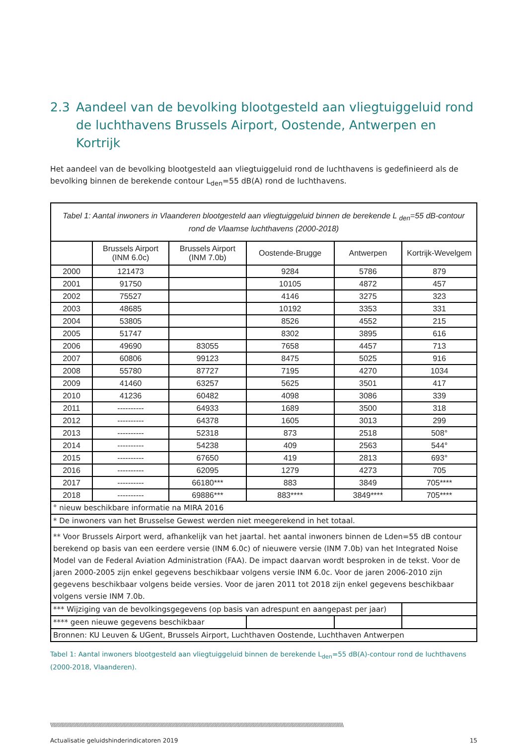2.3 Aandeel van de bevolking blootgesteld aan vliegtuiggeluid rond de luchthavens Brussels Airport, Oostende, Antwerpen en Kortrijk
Het aandeel van de bevolking blootgesteld aan vliegtuiggeluid rond de luchthavens is gedefinieerd als de bevolking binnen de berekende contour L<sub>den</sub>=55 dB(A) rond de luchthavens.
| Tabel 1: Aantal inwoners in Vlaanderen blootgesteld aan vliegtuiggeluid binnen de berekende L <sub>den</sub>=55 dB-contour rond de Vlaamse luchthavens (2000-2018) | | | | | |
| | Brussels Airport (INM 6.0c) | Brussels Airport (INM 7.0b) | Oostende-Brugge | Antwerpen | Kortrijk-Wevelgem |
| 2000 | 121473 | | 9284 | 5786 | 879 |
| 2001 | 91750 | | 10105 | 4872 | 457 |
| 2002 | 75527 | | 4146 | 3275 | 323 |
| 2003 | 48685 | | 10192 | 3353 | 331 |
| 2004 | 53805 | | 8526 | 4552 | 215 |
| 2005 | 51747 | | 8302 | 3895 | 616 |
| 2006 | 49690 | 83055 | 7658 | 4457 | 713 |
| 2007 | 60806 | 99123 | 8475 | 5025 | 916 |
| 2008 | 55780 | 87727 | 7195 | 4270 | 1034 |
| 2009 | 41460 | 63257 | 5625 | 3501 | 417 |
| 2010 | 41236 | 60482 | 4098 | 3086 | 339 |
| 2011 | ---------- | 64933 | 1689 | 3500 | 318 |
| 2012 | ---------- | 64378 | 1605 | 3013 | 299 |
| 2013 | ---------- | 52318 | 873 | 2518 | 508° |
| 2014 | ---------- | 54238 | 409 | 2563 | 544° |
| 2015 | ---------- | 67650 | 419 | 2813 | 693° |
| 2016 | ---------- | 62095 | 1279 | 4273 | 705 |
| 2017 | ---------- | 66180*** | 883 | 3849 | 705**** |
| 2018 | ---------- | 69886*** | 883**** | 3849**** | 705**** |
| ° nieuw beschikbare informatie na MIRA 2016 | | | | | |
| * De inwoners van het Brusselse Gewest werden niet meegerekend in het totaal. | | | | | |
| ** Voor Brussels Airport werd, afhankelijk van het jaartal. het aantal inwoners binnen de Lden=55 dB contour berekend op basis van een eerdere versie (INM 6.0c) of nieuwere versie (INM 7.0b) van het Integrated Noise Model van de Federal Aviation Administration (FAA). De impact daarvan wordt besproken in de tekst. Voor de jaren 2000-2005 zijn enkel gegevens beschikbaar volgens versie INM 6.0c. Voor de jaren 2006-2010 zijn gegevens beschikbaar volgens beide versies. Voor de jaren 2011 tot 2018 zijn enkel gegevens beschikbaar volgens versie INM 7.0b. | | | | | |
| *** Wijziging van de bevolkingsgegevens (op basis van adrespunt en aangepast per jaar) | | | | | |
| **** geen nieuwe gegevens beschikbaar | | | | | |
| Bronnen: KU Leuven & UGent, Brussels Airport, Luchthaven Oostende, Luchthaven Antwerpen | | | | | |
Tabel 1: Aantal inwoners blootgesteld aan vliegtuiggeluid binnen de berekende L<sub>den</sub>=55 dB(A)-contour rond de luchthavens (2000-2018, Vlaanderen).
\\\\\\\\\\\\\\\\\\\\\\\\\\\\\\\\\\\\\\\\\\\\\\\\\\\\\\\\\\\\\\\\\\\\\\\\\\\\\\\\\\\\\\\\\\\\\\\\\\\\\\\\\\\\\\\\\\\\\\\\\\\\\\\\\\\\\\\\\\\\\\\\\\\\\\\\\\\\\\\\\\\\\\\\\\\\\\\\\\\\\\\\\\\\\\\\\\\\\\\\\\\\\\\\\\\\\\\\\\
Actualisatie geluidshinderindicatoren 2019 15